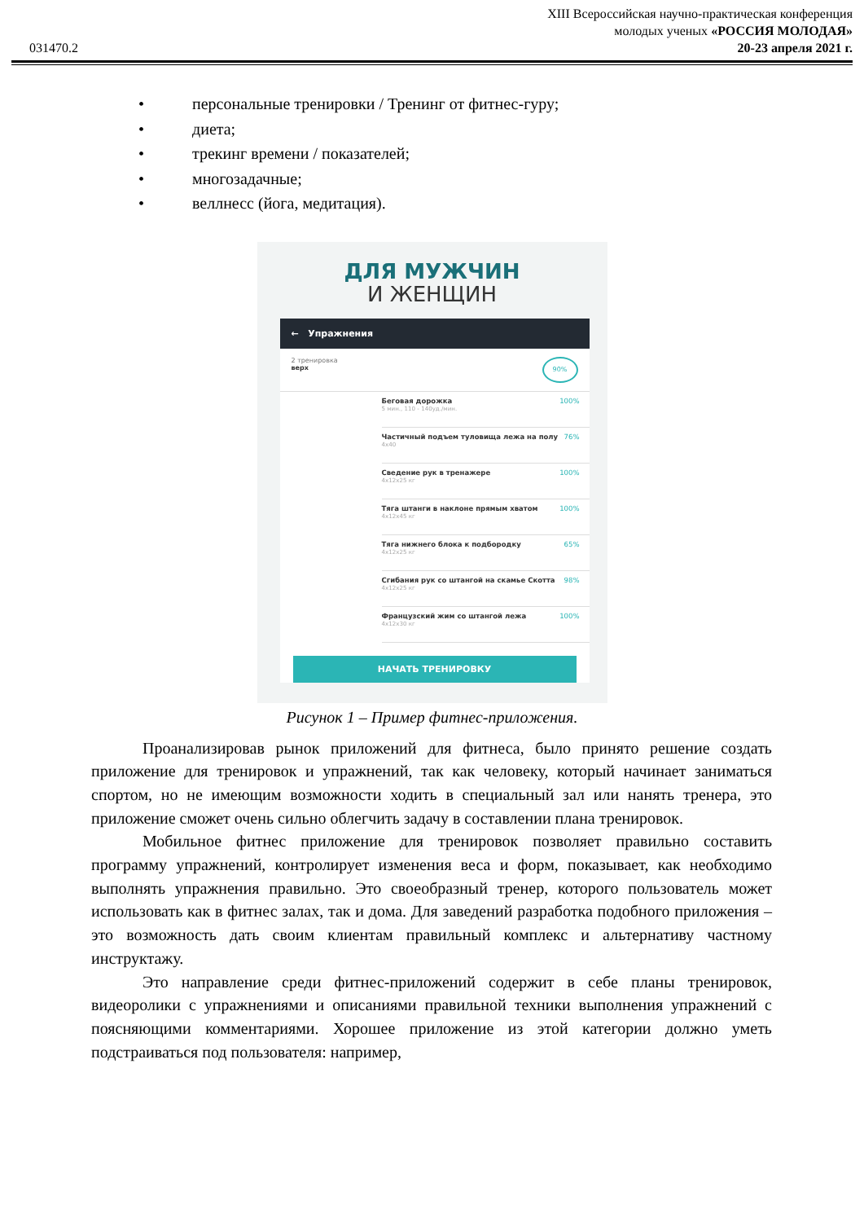XIII Всероссийская научно-практическая конференция
молодых ученых «РОССИЯ МОЛОДАЯ»
031470.2 20-23 апреля 2021 г.
• персональные тренировки / Тренинг от фитнес-гуру;
• диета;
• трекинг времени / показателей;
• многозадачные;
• веллнесс (йога, медитация).
ДЛЯ МУЖЧИН
И ЖЕНЩИН
← Упражнения
2 тренировка
верх
90%
Беговая дорожка
5 мин., 110 - 140уд./мин.
100%
Частичный подъем туловища лежа на полу
4x40
76%
Сведение рук в тренажере
4x12x25 кг
100%
Тяга штанги в наклоне прямым хватом
4x12x45 кг
100%
Тяга нижнего блока к подбородку
4x12x25 кг
65%
Сгибания рук со штангой на скамье Скотта
4x12x25 кг
98%
Французский жим со штангой лежа
4x12x30 кг
100%
НАЧАТЬ ТРЕНИРОВКУ
Рисунок 1 – Пример фитнес-приложения.
Проанализировав рынок приложений для фитнеса, было принято решение создать приложение для тренировок и упражнений, так как человеку, который начинает заниматься спортом, но не имеющим возможности ходить в специальный зал или нанять тренера, это приложение сможет очень сильно облегчить задачу в составлении плана тренировок.
Мобильное фитнес приложение для тренировок позволяет правильно составить программу упражнений, контролирует изменения веса и форм, показывает, как необходимо выполнять упражнения правильно. Это своеобразный тренер, которого пользователь может использовать как в фитнес залах, так и дома. Для заведений разработка подобного приложения – это возможность дать своим клиентам правильный комплекс и альтернативу частному инструктажу.
Это направление среди фитнес-приложений содержит в себе планы тренировок, видеоролики с упражнениями и описаниями правильной техники выполнения упражнений с поясняющими комментариями. Хорошее приложение из этой категории должно уметь подстраиваться под пользователя: например,